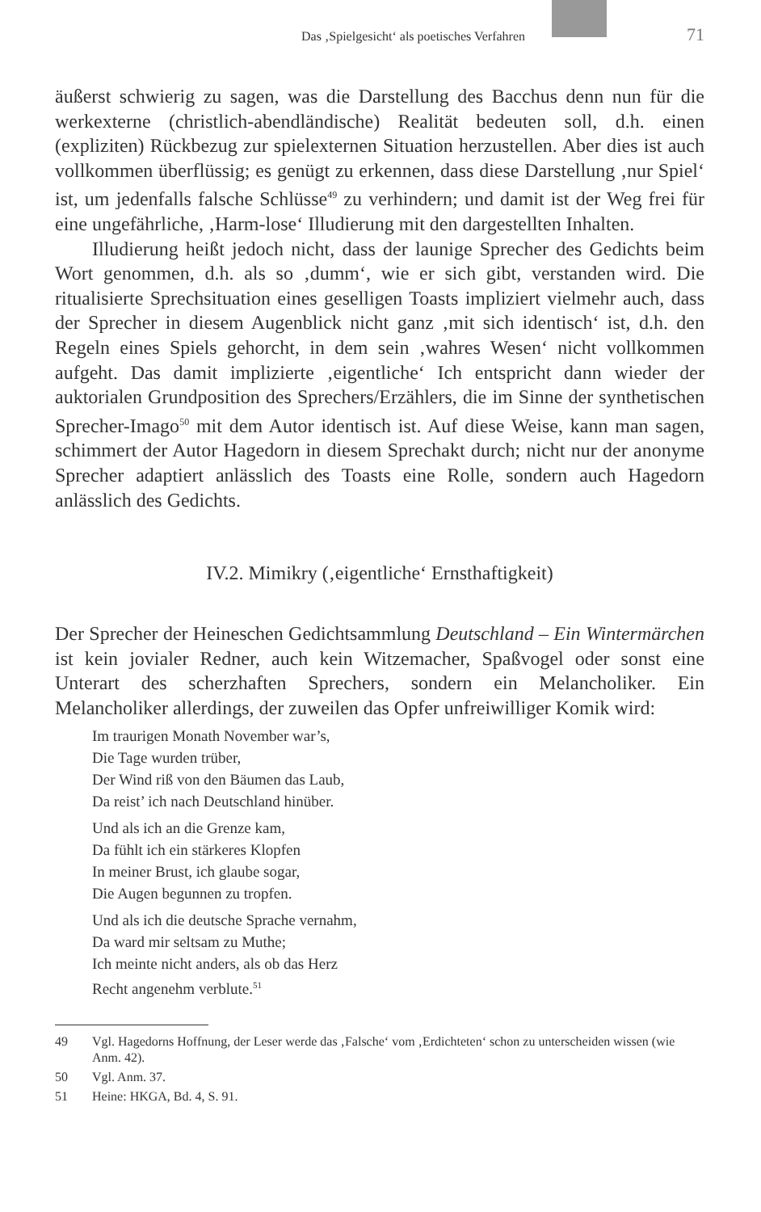Das ‚Spielgesicht‘ als poetisches Verfahren 71
äußerst schwierig zu sagen, was die Darstellung des Bacchus denn nun für die werkexterne (christlich-abendländische) Realität bedeuten soll, d.h. einen (expliziten) Rückbezug zur spielexternen Situation herzustellen. Aber dies ist auch vollkommen überflüssig; es genügt zu erkennen, dass diese Darstellung ‚nur Spiel‘ ist, um jedenfalls falsche Schlüsse<sup>49</sup> zu verhindern; und damit ist der Weg frei für eine ungefährliche, ‚Harm-lose‘ Illudierung mit den dargestellten Inhalten.
Illudierung heißt jedoch nicht, dass der launige Sprecher des Gedichts beim Wort genommen, d.h. als so ‚dumm‘, wie er sich gibt, verstanden wird. Die ritualisierte Sprechsituation eines geselligen Toasts impliziert vielmehr auch, dass der Sprecher in diesem Augenblick nicht ganz ‚mit sich identisch‘ ist, d.h. den Regeln eines Spiels gehorcht, in dem sein ‚wahres Wesen‘ nicht vollkommen aufgeht. Das damit implizierte ‚eigentliche‘ Ich entspricht dann wieder der auktorialen Grundposition des Sprechers/Erzählers, die im Sinne der synthetischen Sprecher-Imago<sup>50</sup> mit dem Autor identisch ist. Auf diese Weise, kann man sagen, schimmert der Autor Hagedorn in diesem Sprechakt durch; nicht nur der anonyme Sprecher adaptiert anlässlich des Toasts eine Rolle, sondern auch Hagedorn anlässlich des Gedichts.
IV.2. Mimikry (‚eigentliche‘ Ernsthaftigkeit)
Der Sprecher der Heineschen Gedichtsammlung Deutschland – Ein Wintermärchen ist kein jovialer Redner, auch kein Witzemacher, Spaßvogel oder sonst eine Unterart des scherzhaften Sprechers, sondern ein Melancholiker. Ein Melancholiker allerdings, der zuweilen das Opfer unfreiwilliger Komik wird:
Im traurigen Monath November war’s,
Die Tage wurden trüber,
Der Wind riß von den Bäumen das Laub,
Da reist’ ich nach Deutschland hinüber.
Und als ich an die Grenze kam,
Da fühlt ich ein stärkeres Klopfen
In meiner Brust, ich glaube sogar,
Die Augen begunnen zu tropfen.
Und als ich die deutsche Sprache vernahm,
Da ward mir seltsam zu Muthe;
Ich meinte nicht anders, als ob das Herz
Recht angenehm verblute.<sup>51</sup>
49 Vgl. Hagedorns Hoffnung, der Leser werde das ‚Falsche‘ vom ‚Erdichteten‘ schon zu unterscheiden wissen (wie Anm. 42).
50 Vgl. Anm. 37.
51 Heine: HKGA, Bd. 4, S. 91.